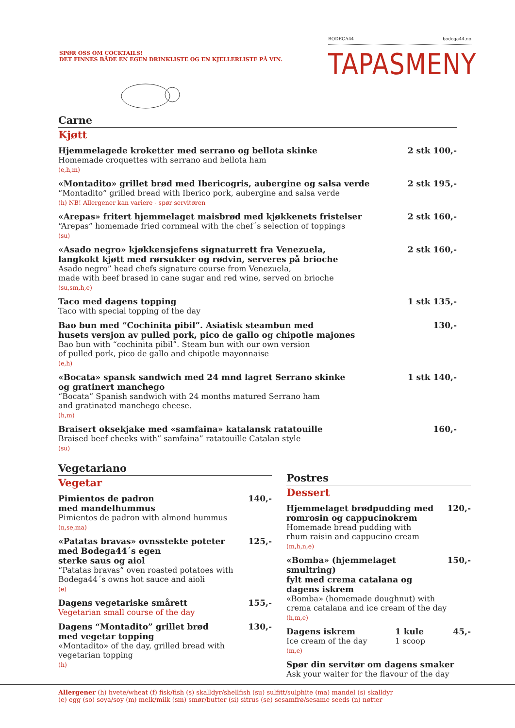SPØR OSS OM COCKTAILS!
DET FINNES BÅDE EN EGEN DRINKLISTE OG EN KJELLERLISTE PÅ VIN.
BODEGA44 bodega44.no
TAPASMENY
Carne
Kjøtt
Hjemmelagede kroketter med serrano og bellota skinke
Homemade croquettes with serrano and bellota ham
(e,h,m)
2 stk 100,-
«Montadito» grillet brød med Ibericogris, aubergine og salsa verde
“Montadito” grilled bread with Iberico pork, aubergine and salsa verde
(h) NB! Allergener kan variere - spør servitøren
2 stk 195,-
«Arepas» fritert hjemmelaget maisbrød med kjøkkenets fristelser
“Arepas” homemade fried cornmeal with the chef´s selection of toppings
(su)
2 stk 160,-
«Asado negro» kjøkkensjefens signaturrett fra Venezuela,
langkokt kjøtt med rørsukker og rødvin, serveres på brioche
Asado negro” head chefs signature course from Venezuela,
made with beef brased in cane sugar and red wine, served on brioche
(su,sm,h,e)
2 stk 160,-
Taco med dagens topping
Taco with special topping of the day
1 stk 135,-
Bao bun med “Cochinita pibil”. Asiatisk steambun med
husets versjon av pulled pork, pico de gallo og chipotle majones
Bao bun with “cochinita pibil”. Steam bun with our own version
of pulled pork, pico de gallo and chipotle mayonnaise
(e,h)
130,-
«Bocata» spansk sandwich med 24 mnd lagret Serrano skinke
og gratinert manchego
“Bocata” Spanish sandwich with 24 months matured Serrano ham
and gratinated manchego cheese.
(h,m)
1 stk 140,-
Braisert oksekjake med «samfaina» katalansk ratatouille
Braised beef cheeks with” samfaina” ratatouille Catalan style
(su)
160,-
Vegetariano
Vegetar
Pimientos de padron
med mandelhummus
Pimientos de padron with almond hummus
(n,se,ma)
140,-
«Patatas bravas» ovnsstekte poteter
med Bodega44´s egen
sterke saus og aiol
“Patatas bravas” oven roasted potatoes with
Bodega44´s owns hot sauce and aioli
(e)
125,-
Dagens vegetariske smårett
Vegetarian small course of the day
155,-
Dagens “Montadito” grillet brød
med vegetar topping
«Montadito» of the day, grilled bread with
vegetarian topping
(h)
130,-
Postres
Dessert
Hjemmelaget brødpudding med
romrosin og cappucinokrem
Homemade bread pudding with
rhum raisin and cappucino cream
(m,h,n,e)
120,-
«Bomba» (hjemmelaget smultring)
fylt med crema catalana og
dagens iskrem
«Bomba» (homemade doughnut) with
crema catalana and ice cream of the day
(h,m,e)
150,-
Dagens iskrem
Ice cream of the day
(m,e)
1 kule
1 scoop
45,-
Spør din servitør om dagens smaker
Ask your waiter for the flavour of the day
Allergener (h) hvete/wheat (f) fisk/fish (s) skalldyr/shellfish (su) sulfitt/sulphite (ma) mandel (s) skalldyr
(e) egg (so) soya/soy (m) melk/milk (sm) smør/butter (si) sitrus (se) sesamfrø/sesame seeds (n) nøtter